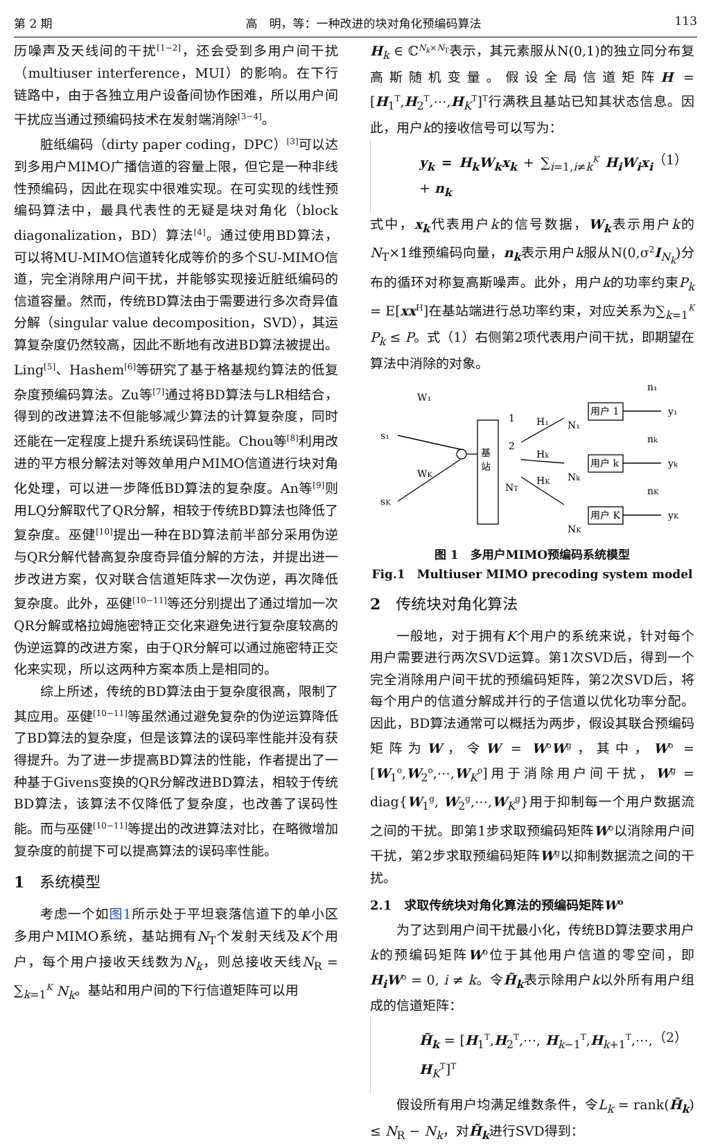第 2 期 高　明，等：一种改进的块对角化预编码算法 113
历噪声及天线间的干扰<sup>[1−2]</sup>，还会受到多用户间干扰（multiuser interference，MUI）的影响。在下行链路中，由于各独立用户设备间协作困难，所以用户间干扰应当通过预编码技术在发射端消除<sup>[3−4]</sup>。
脏纸编码（dirty paper coding，DPC）<sup>[3]</sup>可以达到多用户MIMO广播信道的容量上限，但它是一种非线性预编码，因此在现实中很难实现。在可实现的线性预编码算法中，最具代表性的无疑是块对角化（block diagonalization，BD）算法<sup>[4]</sup>。通过使用BD算法，可以将MU-MIMO信道转化成等价的多个SU-MIMO信道，完全消除用户间干扰，并能够实现接近脏纸编码的信道容量。然而，传统BD算法由于需要进行多次奇异值分解（singular value decomposition，SVD），其运算复杂度仍然较高，因此不断地有改进BD算法被提出。Ling<sup>[5]</sup>、Hashem<sup>[6]</sup>等研究了基于格基规约算法的低复杂度预编码算法。Zu等<sup>[7]</sup>通过将BD算法与LR相结合，得到的改进算法不但能够减少算法的计算复杂度，同时还能在一定程度上提升系统误码性能。Chou等<sup>[8]</sup>利用改进的平方根分解法对等效单用户MIMO信道进行块对角化处理，可以进一步降低BD算法的复杂度。An等<sup>[9]</sup>则用LQ分解取代了QR分解，相较于传统BD算法也降低了复杂度。巫健<sup>[10]</sup>提出一种在BD算法前半部分采用伪逆与QR分解代替高复杂度奇异值分解的方法，并提出进一步改进方案，仅对联合信道矩阵求一次伪逆，再次降低复杂度。此外，巫健<sup>[10−11]</sup>等还分别提出了通过增加一次QR分解或格拉姆施密特正交化来避免进行复杂度较高的伪逆运算的改进方案，由于QR分解可以通过施密特正交化来实现，所以这两种方案本质上是相同的。
综上所述，传统的BD算法由于复杂度很高，限制了其应用。巫健<sup>[10−11]</sup>等虽然通过避免复杂的伪逆运算降低了BD算法的复杂度，但是该算法的误码率性能并没有获得提升。为了进一步提高BD算法的性能，作者提出了一种基于Givens变换的QR分解改进BD算法，相较于传统BD算法，该算法不仅降低了复杂度，也改善了误码性能。而与巫健<sup>[10−11]</sup>等提出的改进算法对比，在略微增加复杂度的前提下可以提高算法的误码率性能。
1　系统模型
考虑一个如图1所示处于平坦衰落信道下的单小区多用户MIMO系统，基站拥有N<sub>T</sub>个发射天线及K个用户，每个用户接收天线数为N<sub>k</sub>，则总接收天线N<sub>R</sub> = ∑<sub>k=1</sub><sup>K</sup> N<sub>k</sub>。基站和用户间的下行信道矩阵可以用
H<sub>k</sub> ∈ ℂ<sup>N<sub>k</sub>×N<sub>T</sub></sup>表示，其元素服从N(0,1)的独立同分布复高斯随机变量。假设全局信道矩阵H = [H<sub>1</sub><sup>T</sup>,H<sub>2</sub><sup>T</sup>,⋯,H<sub>K</sub><sup>T</sup>]<sup>T</sup>行满秩且基站已知其状态信息。因此，用户k的接收信号可以写为：
y<sub>k</sub> = H<sub>k</sub>W<sub>k</sub>x<sub>k</sub> + ∑<sub>i=1,i≠k</sub><sup>K</sup> H<sub>i</sub>W<sub>i</sub>x<sub>i</sub> + n<sub>k</sub> （1）
式中，x<sub>k</sub>代表用户k的信号数据，W<sub>k</sub>表示用户k的N<sub>T</sub>×1维预编码向量，n<sub>k</sub>表示用户k服从N(0,σ<sup>2</sup>I<sub>N<sub>k</sub></sub>)分布的循环对称复高斯噪声。此外，用户k的功率约束P<sub>k</sub> = E[xx<sup>H</sup>]在基站端进行总功率约束，对应关系为∑<sub>k=1</sub><sup>K</sup> P<sub>k</sub> ≤ P。式（1）右侧第2项代表用户间干扰，即期望在算法中消除的对象。
基
站
s₁
sK
W₁
WK
用户 1
用户 k
用户 K
y₁
yk
yK
H₁
Hk
HK
n₁
nk
nK
1
2
NT
N₁
Nk
NK
图 1　多用户MIMO预编码系统模型
Fig.1　Multiuser MIMO precoding system model
2　传统块对角化算法
一般地，对于拥有K个用户的系统来说，针对每个用户需要进行两次SVD运算。第1次SVD后，得到一个完全消除用户间干扰的预编码矩阵，第2次SVD后，将每个用户的信道分解成并行的子信道以优化功率分配。因此，BD算法通常可以概括为两步，假设其联合预编码矩阵为W，令W = W<sup>o</sup>W<sup>g</sup>，其中，W<sup>o</sup> = [W<sub>1</sub><sup>o</sup>,W<sub>2</sub><sup>o</sup>,⋯,W<sub>K</sub><sup>o</sup>]用于消除用户间干扰，W<sup>g</sup> = diag{W<sub>1</sub><sup>g</sup>, W<sub>2</sub><sup>g</sup>,⋯,W<sub>K</sub><sup>g</sup>}用于抑制每一个用户数据流之间的干扰。即第1步求取预编码矩阵W<sup>o</sup>以消除用户间干扰，第2步求取预编码矩阵W<sup>g</sup>以抑制数据流之间的干扰。
2.1　求取传统块对角化算法的预编码矩阵W<sup>o</sup>
为了达到用户间干扰最小化，传统BD算法要求用户k的预编码矩阵W<sup>o</sup>位于其他用户信道的零空间，即H<sub>i</sub>W<sup>o</sup> = 0, i ≠ k。令H̃<sub>k</sub>表示除用户k以外所有用户组成的信道矩阵：
H̃<sub>k</sub> = [H<sub>1</sub><sup>T</sup>,H<sub>2</sub><sup>T</sup>,⋯, H<sub>k−1</sub><sup>T</sup>,H<sub>k+1</sub><sup>T</sup>,⋯, H<sub>K</sub><sup>T</sup>]<sup>T</sup> （2）
假设所有用户均满足维数条件，令L<sub>k</sub> = rank(H̃<sub>k</sub>) ≤ N<sub>R</sub> − N<sub>k</sub>，对H̃<sub>k</sub>进行SVD得到：